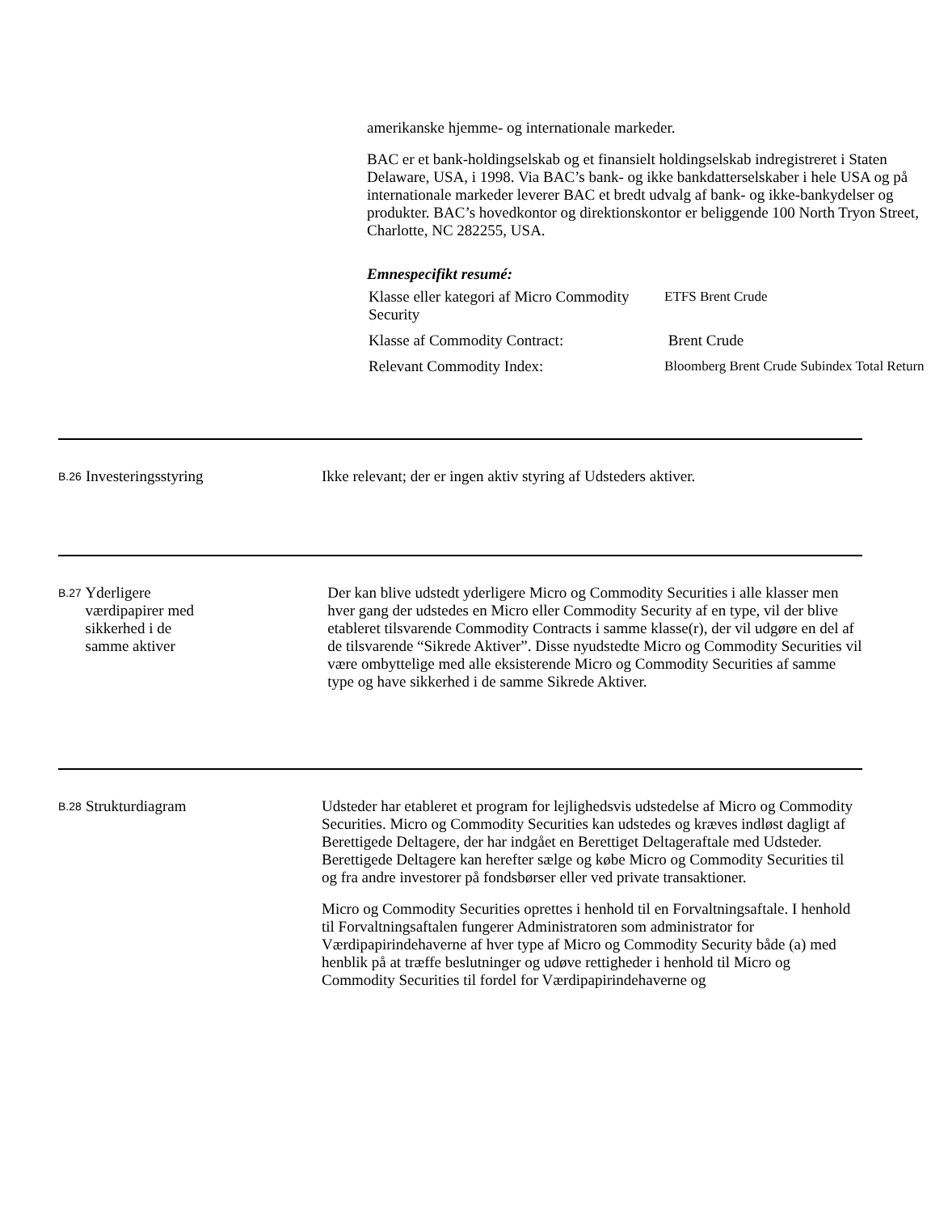amerikanske hjemme- og internationale markeder.
BAC er et bank-holdingselskab og et finansielt holdingselskab indregistreret i Staten Delaware, USA, i 1998. Via BAC’s bank- og ikke bankdatterselskaber i hele USA og på internationale markeder leverer BAC et bredt udvalg af bank- og ikke-bankydelser og produkter. BAC’s hovedkontor og direktionskontor er beliggende 100 North Tryon Street, Charlotte, NC 282255, USA.
Emnespecifikt resumé:
| Klasse eller kategori af Micro Commodity Security | ETFS Brent Crude |
| Klasse af Commodity Contract: | Brent Crude |
| Relevant Commodity Index: | Bloomberg Brent Crude Subindex Total Return |
B.26
Investeringsstyring
Ikke relevant; der er ingen aktiv styring af Udsteders aktiver.
B.27
Yderligere værdipapirer med sikkerhed i de samme aktiver
Der kan blive udstedt yderligere Micro og Commodity Securities i alle klasser men hver gang der udstedes en Micro eller Commodity Security af en type, vil der blive etableret tilsvarende Commodity Contracts i samme klasse(r), der vil udgøre en del af de tilsvarende “Sikrede Aktiver”. Disse nyudstedte Micro og Commodity Securities vil være ombyttelige med alle eksisterende Micro og Commodity Securities af samme type og have sikkerhed i de samme Sikrede Aktiver.
B.28
Strukturdiagram
Udsteder har etableret et program for lejlighedsvis udstedelse af Micro og Commodity Securities. Micro og Commodity Securities kan udstedes og kræves indløst dagligt af Berettigede Deltagere, der har indgået en Berettiget Deltageraftale med Udsteder. Berettigede Deltagere kan herefter sælge og købe Micro og Commodity Securities til og fra andre investorer på fondsbørser eller ved private transaktioner.
Micro og Commodity Securities oprettes i henhold til en Forvaltningsaftale. I henhold til Forvaltningsaftalen fungerer Administratoren som administrator for Værdipapirindehaverne af hver type af Micro og Commodity Security både (a) med henblik på at træffe beslutninger og udøve rettigheder i henhold til Micro og Commodity Securities til fordel for Værdipapirindehaverne og